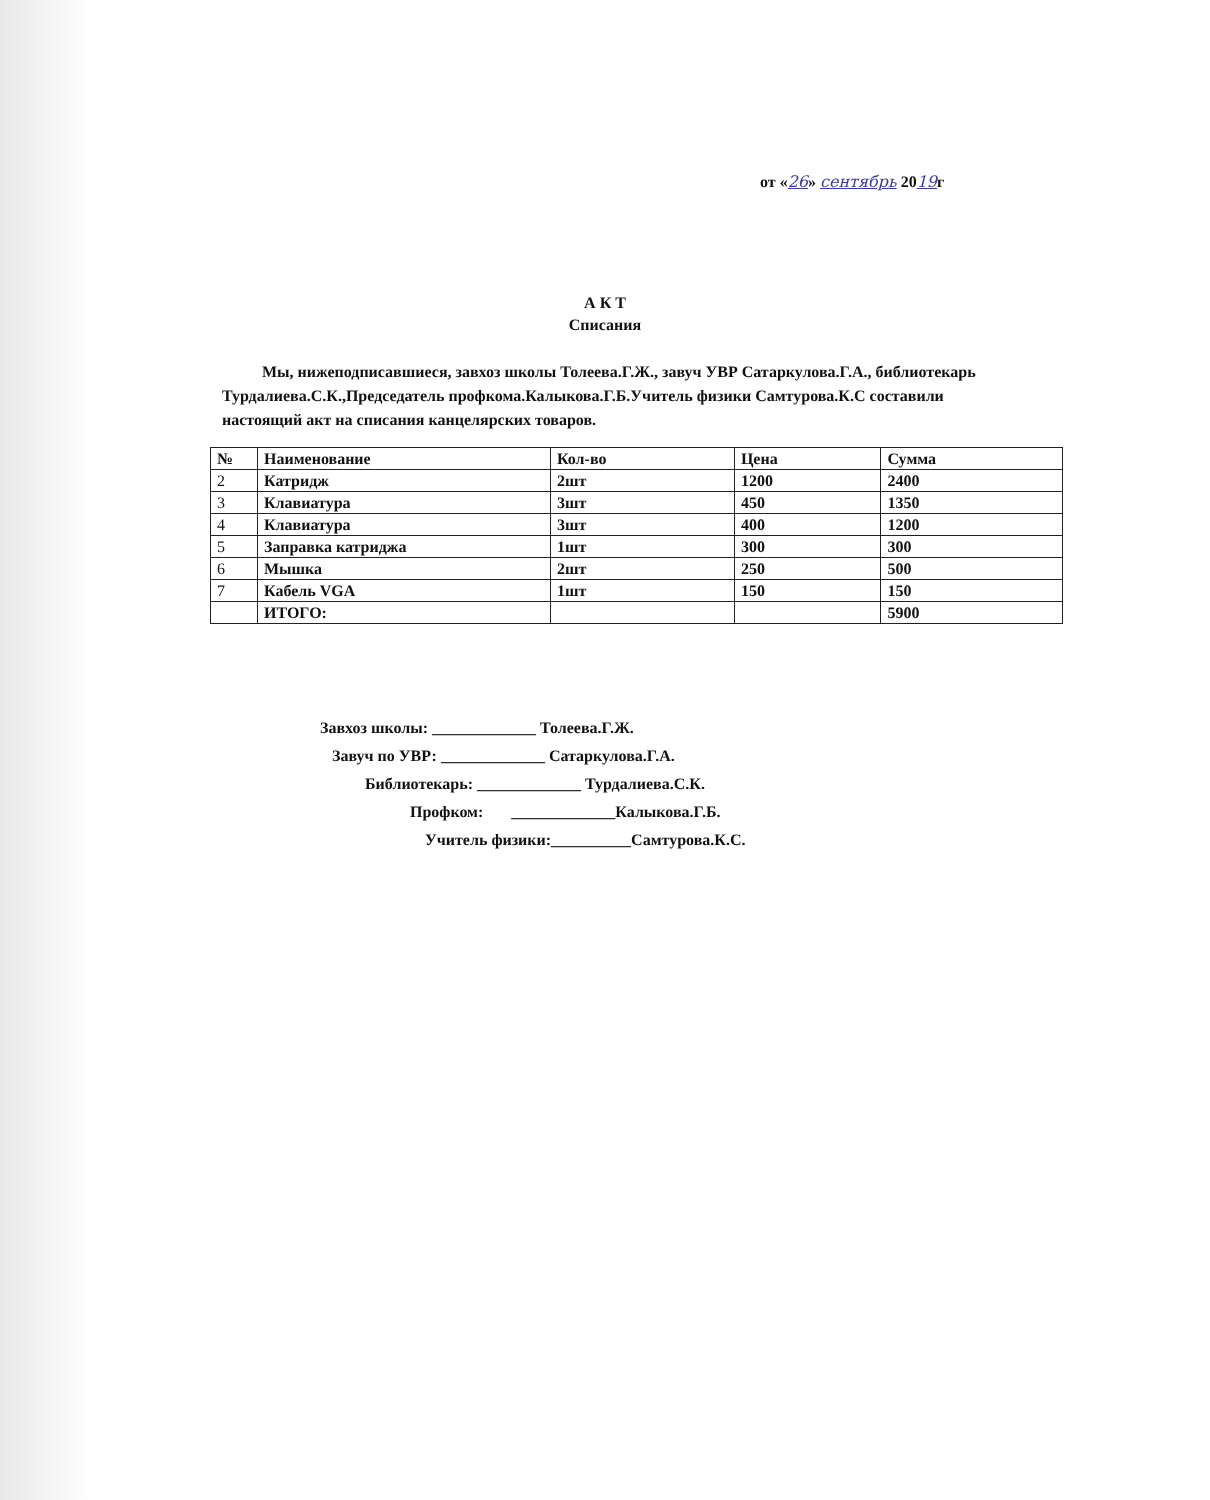от «26» сентябрь 2019г
А К Т
Списания
Мы, нижеподписавшиеся, завхоз школы Толеева.Г.Ж., завуч УВР Сатаркулова.Г.А., библиотекарь Турдалиева.С.К.,Председатель профкома.Калыкова.Г.Б.Учитель физики Самтурова.К.С составили настоящий акт на списания канцелярских товаров.
| № | Наименование | Кол-во | Цена | Сумма |
| --- | --- | --- | --- | --- |
| 2 | Катридж | 2шт | 1200 | 2400 |
| 3 | Клавиатура | 3шт | 450 | 1350 |
| 4 | Клавиатура | 3шт | 400 | 1200 |
| 5 | Заправка катриджа | 1шт | 300 | 300 |
| 6 | Мышка | 2шт | 250 | 500 |
| 7 | Кабель VGA | 1шт | 150 | 150 |
| | ИТОГО: | | | 5900 |
Завхоз школы: _____________ Толеева.Г.Ж.
Завуч по УВР: _____________ Сатаркулова.Г.А.
Библиотекарь: _____________ Турдалиева.С.К.
Профком: _____________Калыкова.Г.Б.
Учитель физики:__________Самтурова.К.С.